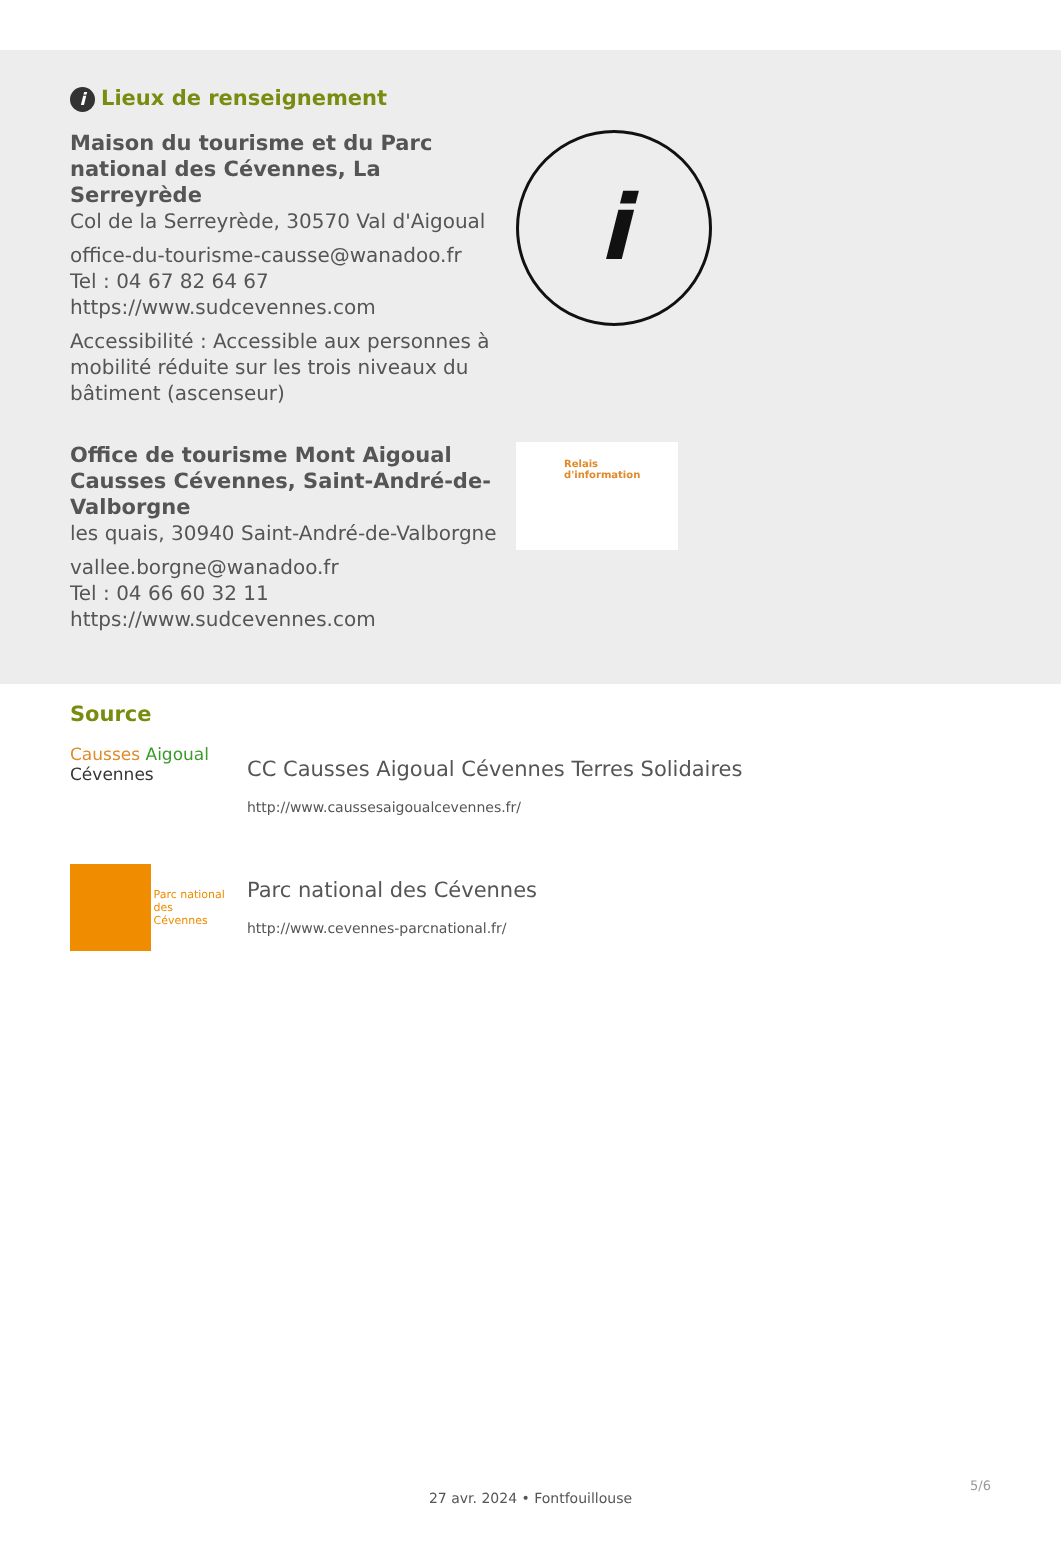i Lieux de renseignement
Maison du tourisme et du Parc national des Cévennes, La Serreyrède
Col de la Serreyrède, 30570 Val d'Aigoual
office-du-tourisme-causse@wanadoo.fr
Tel : 04 67 82 64 67
https://www.sudcevennes.com
Accessibilité : Accessible aux personnes à mobilité réduite sur les trois niveaux du bâtiment (ascenseur)
i
Office de tourisme Mont Aigoual Causses Cévennes, Saint-André-de-Valborgne
les quais, 30940 Saint-André-de-Valborgne
vallee.borgne@wanadoo.fr
Tel : 04 66 60 32 11
https://www.sudcevennes.com
Relais
d'information
Source
Causses Aigoual
Cévennes
CC Causses Aigoual Cévennes Terres Solidaires
http://www.caussesaigoualcevennes.fr/
Parc national
des Cévennes
Parc national des Cévennes
http://www.cevennes-parcnational.fr/
5/6
27 avr. 2024 • Fontfouillouse